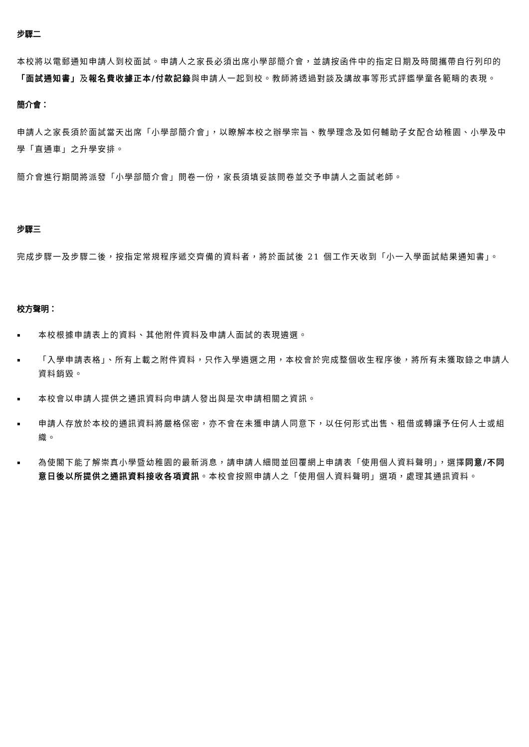步驟二
本校將以電郵通知申請人到校面試。申請人之家長必須出席小學部簡介會，並請按函件中的指定日期及時間攜帶自行列印的「面試通知書」及報名費收據正本/付款記錄與申請人一起到校。教師將透過對談及講故事等形式評鑑學童各範疇的表現。
簡介會：
申請人之家長須於面試當天出席「小學部簡介會」，以瞭解本校之辦學宗旨、教學理念及如何輔助子女配合幼稚園、小學及中學「直通車」之升學安排。
簡介會進行期間將派發「小學部簡介會」問卷一份，家長須填妥該問卷並交予申請人之面試老師。
步驟三
完成步驟一及步驟二後，按指定常規程序遞交齊備的資料者，將於面試後 21 個工作天收到「小一入學面試結果通知書」。
校方聲明：
▪ 本校根據申請表上的資料、其他附件資料及申請人面試的表現遴選。
▪ 「入學申請表格」、所有上載之附件資料，只作入學遴選之用，本校會於完成整個收生程序後，將所有未獲取錄之申請人資料銷毀。
▪ 本校會以申請人提供之通訊資料向申請人發出與是次申請相關之資訊。
▪ 申請人存放於本校的通訊資料將嚴格保密，亦不會在未獲申請人同意下，以任何形式出售、租借或轉讓予任何人士或組織。
▪ 為使閣下能了解崇真小學暨幼稚園的最新消息，請申請人細閱並回覆網上申請表「使用個人資料聲明」，選擇同意/不同意日後以所提供之通訊資料接收各項資訊。本校會按照申請人之「使用個人資料聲明」選項，處理其通訊資料。